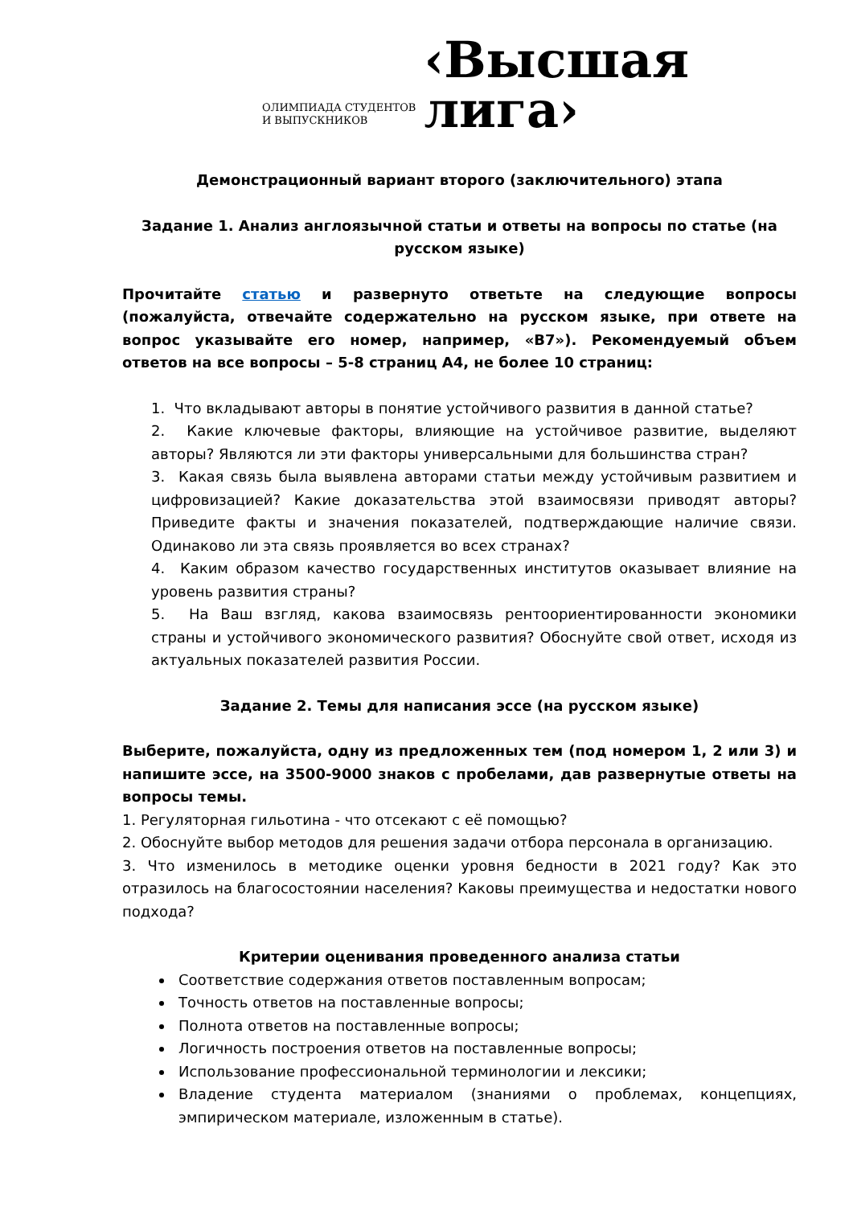ОЛИМПИАДА СТУДЕНТОВ
И ВЫПУСКНИКОВ
‹Высшая
лига›
Демонстрационный вариант второго (заключительного) этапа
Задание 1. Анализ англоязычной статьи и ответы на вопросы по статье (на русском языке)
Прочитайте статью и развернуто ответьте на следующие вопросы (пожалуйста, отвечайте содержательно на русском языке, при ответе на вопрос указывайте его номер, например, «В7»). Рекомендуемый объем ответов на все вопросы – 5-8 страниц А4, не более 10 страниц:
1. Что вкладывают авторы в понятие устойчивого развития в данной статье?
2. Какие ключевые факторы, влияющие на устойчивое развитие, выделяют авторы? Являются ли эти факторы универсальными для большинства стран?
3. Какая связь была выявлена авторами статьи между устойчивым развитием и цифровизацией? Какие доказательства этой взаимосвязи приводят авторы? Приведите факты и значения показателей, подтверждающие наличие связи. Одинаково ли эта связь проявляется во всех странах?
4. Каким образом качество государственных институтов оказывает влияние на уровень развития страны?
5. На Ваш взгляд, какова взаимосвязь рентоориентированности экономики страны и устойчивого экономического развития? Обоснуйте свой ответ, исходя из актуальных показателей развития России.
Задание 2. Темы для написания эссе (на русском языке)
Выберите, пожалуйста, одну из предложенных тем (под номером 1, 2 или 3) и напишите эссе, на 3500-9000 знаков с пробелами, дав развернутые ответы на вопросы темы.
1. Регуляторная гильотина - что отсекают с её помощью?
2. Обоснуйте выбор методов для решения задачи отбора персонала в организацию.
3. Что изменилось в методике оценки уровня бедности в 2021 году? Как это отразилось на благосостоянии населения? Каковы преимущества и недостатки нового подхода?
Критерии оценивания проведенного анализа статьи
Соответствие содержания ответов поставленным вопросам;
Точность ответов на поставленные вопросы;
Полнота ответов на поставленные вопросы;
Логичность построения ответов на поставленные вопросы;
Использование профессиональной терминологии и лексики;
Владение студента материалом (знаниями о проблемах, концепциях, эмпирическом материале, изложенным в статье).